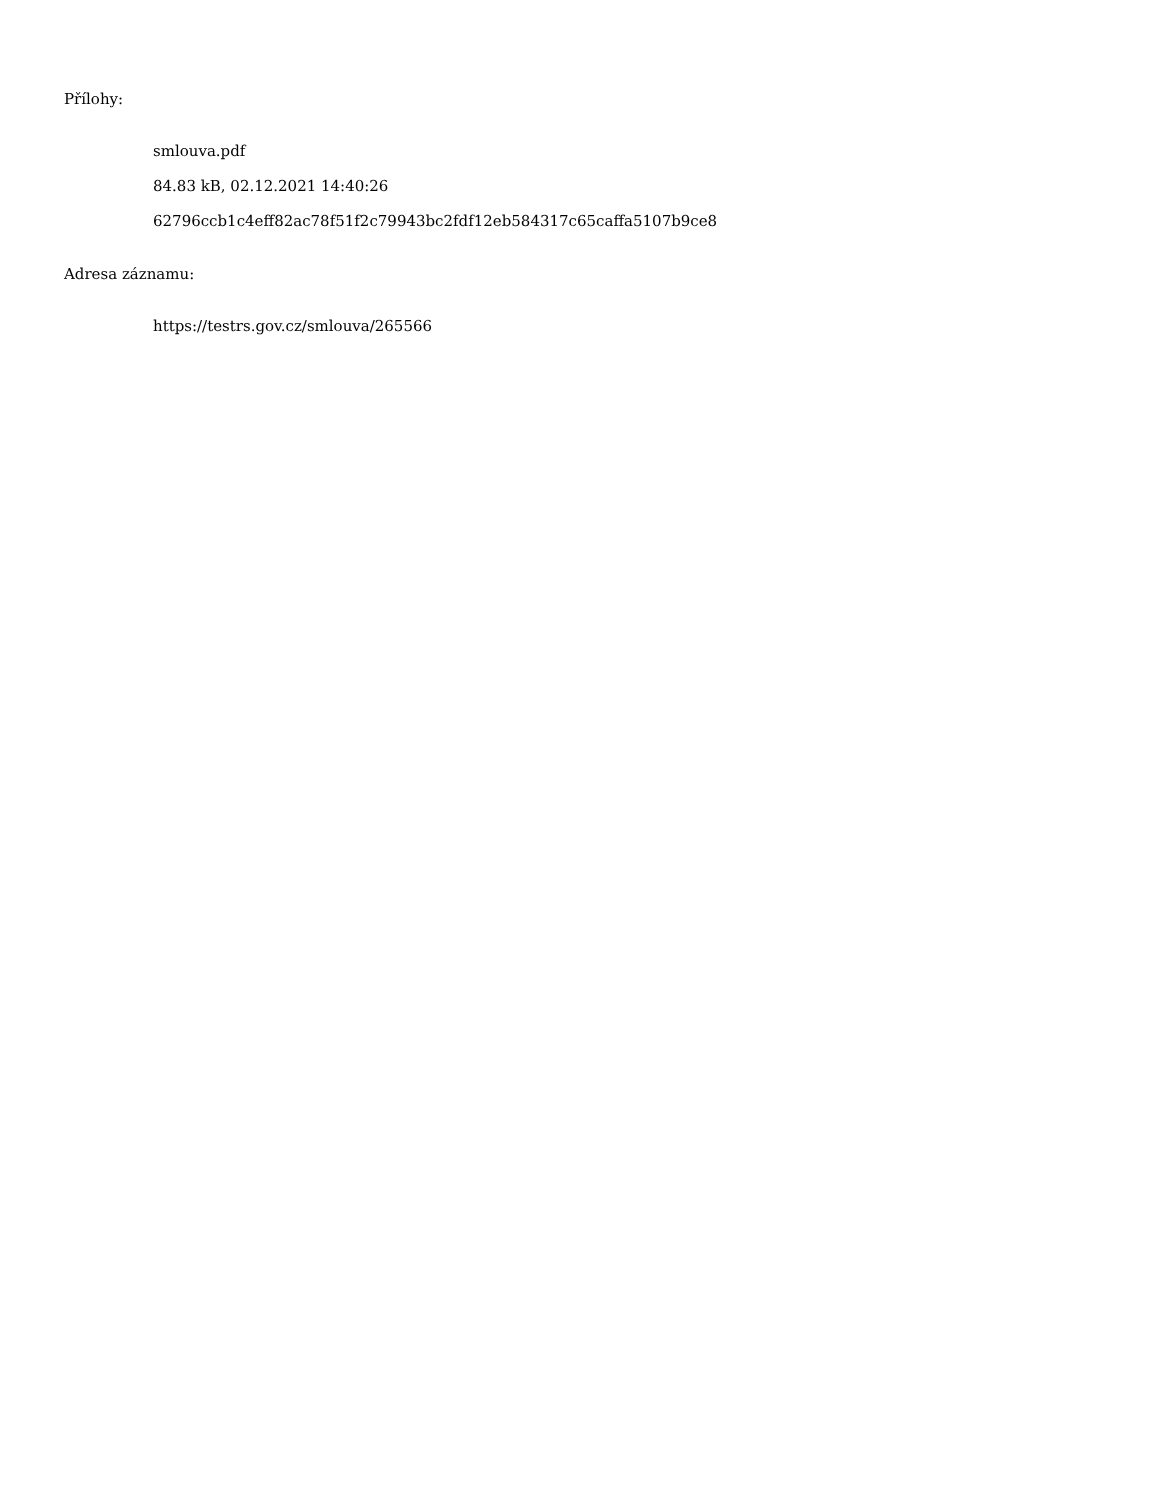Přílohy:
smlouva.pdf
84.83 kB, 02.12.2021 14:40:26
62796ccb1c4eff82ac78f51f2c79943bc2fdf12eb584317c65caffa5107b9ce8
Adresa záznamu:
https://testrs.gov.cz/smlouva/265566